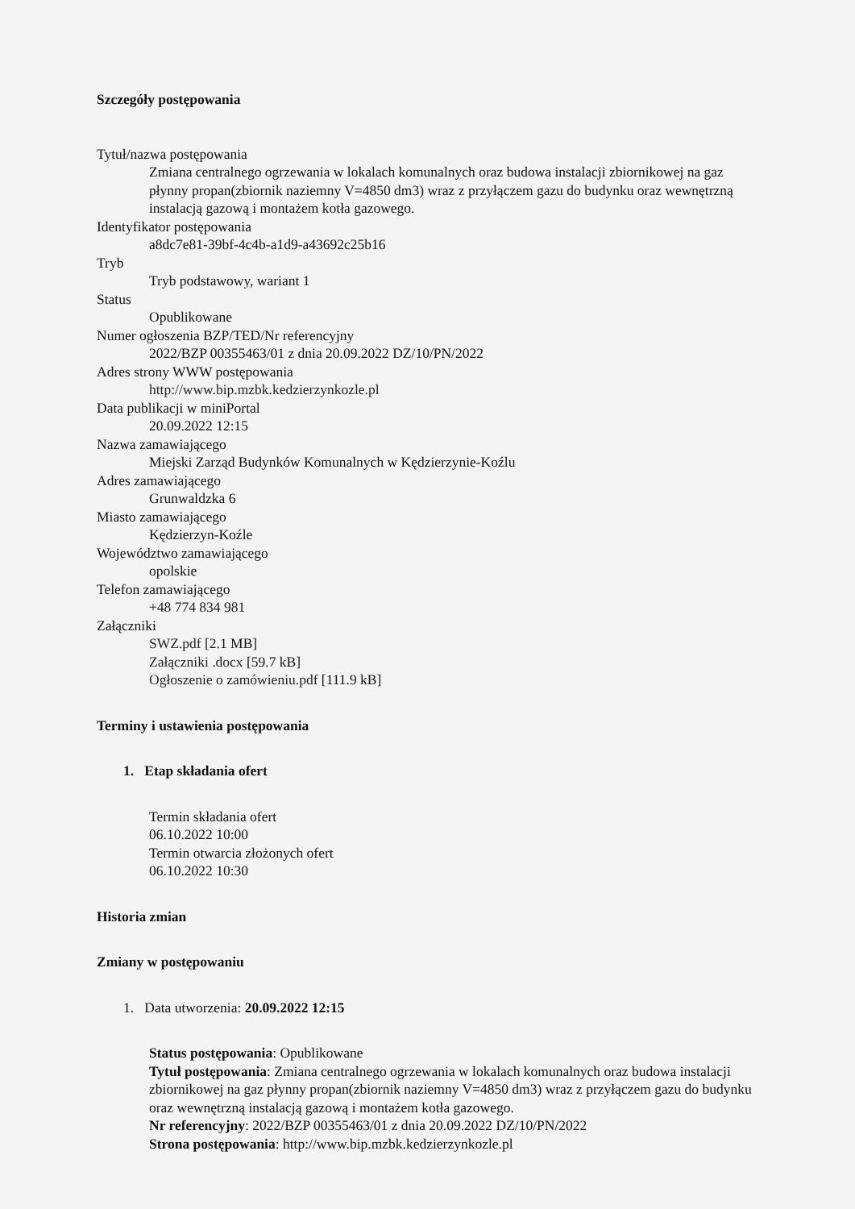Szczegóły postępowania
Tytuł/nazwa postępowania
Zmiana centralnego ogrzewania w lokalach komunalnych oraz budowa instalacji zbiornikowej na gaz płynny propan(zbiornik naziemny V=4850 dm3) wraz z przyłączem gazu do budynku oraz wewnętrzną instalacją gazową i montażem kotła gazowego.
Identyfikator postępowania
a8dc7e81-39bf-4c4b-a1d9-a43692c25b16
Tryb
Tryb podstawowy, wariant 1
Status
Opublikowane
Numer ogłoszenia BZP/TED/Nr referencyjny
2022/BZP 00355463/01 z dnia 20.09.2022 DZ/10/PN/2022
Adres strony WWW postępowania
http://www.bip.mzbk.kedzierzynkozle.pl
Data publikacji w miniPortal
20.09.2022 12:15
Nazwa zamawiającego
Miejski Zarząd Budynków Komunalnych w Kędzierzynie-Koźlu
Adres zamawiającego
Grunwaldzka 6
Miasto zamawiającego
Kędzierzyn-Koźle
Województwo zamawiającego
opolskie
Telefon zamawiającego
+48 774 834 981
Załączniki
SWZ.pdf [2.1 MB]
Załączniki .docx [59.7 kB]
Ogłoszenie o zamówieniu.pdf [111.9 kB]
Terminy i ustawienia postępowania
1. Etap składania ofert
Termin składania ofert
06.10.2022 10:00
Termin otwarcia złożonych ofert
06.10.2022 10:30
Historia zmian
Zmiany w postępowaniu
1. Data utworzenia: 20.09.2022 12:15
Status postępowania: Opublikowane
Tytuł postępowania: Zmiana centralnego ogrzewania w lokalach komunalnych oraz budowa instalacji zbiornikowej na gaz płynny propan(zbiornik naziemny V=4850 dm3) wraz z przyłączem gazu do budynku oraz wewnętrzną instalacją gazową i montażem kotła gazowego.
Nr referencyjny: 2022/BZP 00355463/01 z dnia 20.09.2022 DZ/10/PN/2022
Strona postępowania: http://www.bip.mzbk.kedzierzynkozle.pl